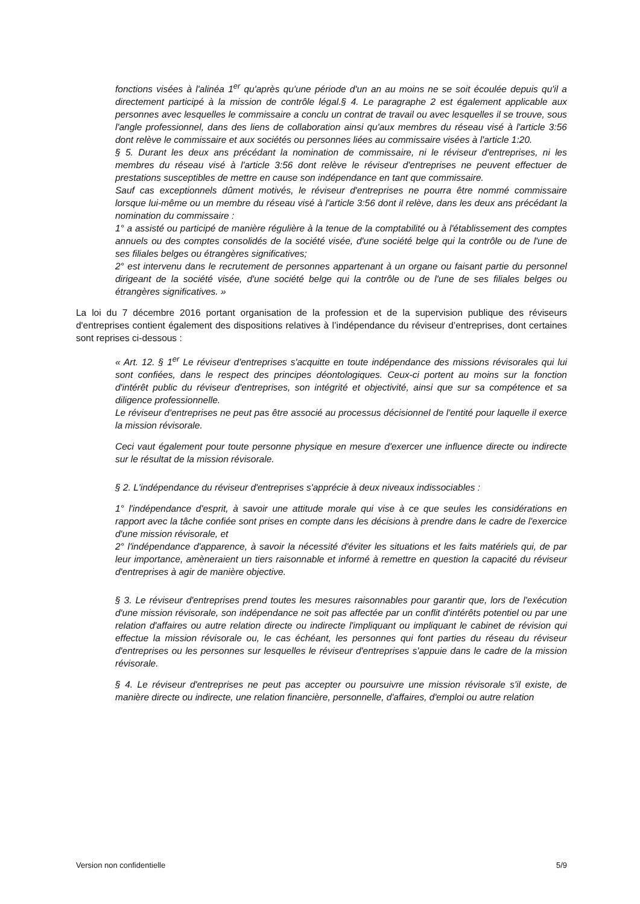fonctions visées à l'alinéa 1<sup>er</sup> qu'après qu'une période d'un an au moins ne se soit écoulée depuis qu'il a directement participé à la mission de contrôle légal.§ 4. Le paragraphe 2 est également applicable aux personnes avec lesquelles le commissaire a conclu un contrat de travail ou avec lesquelles il se trouve, sous l'angle professionnel, dans des liens de collaboration ainsi qu'aux membres du réseau visé à l'article 3:56 dont relève le commissaire et aux sociétés ou personnes liées au commissaire visées à l'article 1:20.
§ 5. Durant les deux ans précédant la nomination de commissaire, ni le réviseur d'entreprises, ni les membres du réseau visé à l'article 3:56 dont relève le réviseur d'entreprises ne peuvent effectuer de prestations susceptibles de mettre en cause son indépendance en tant que commissaire.
Sauf cas exceptionnels dûment motivés, le réviseur d'entreprises ne pourra être nommé commissaire lorsque lui-même ou un membre du réseau visé à l'article 3:56 dont il relève, dans les deux ans précédant la nomination du commissaire :
1° a assisté ou participé de manière régulière à la tenue de la comptabilité ou à l'établissement des comptes annuels ou des comptes consolidés de la société visée, d'une société belge qui la contrôle ou de l'une de ses filiales belges ou étrangères significatives;
2° est intervenu dans le recrutement de personnes appartenant à un organe ou faisant partie du personnel dirigeant de la société visée, d'une société belge qui la contrôle ou de l'une de ses filiales belges ou étrangères significatives. »
La loi du 7 décembre 2016 portant organisation de la profession et de la supervision publique des réviseurs d'entreprises contient également des dispositions relatives à l’indépendance du réviseur d’entreprises, dont certaines sont reprises ci-dessous :
« Art. 12. § 1<sup>er</sup> Le réviseur d'entreprises s'acquitte en toute indépendance des missions révisorales qui lui sont confiées, dans le respect des principes déontologiques. Ceux-ci portent au moins sur la fonction d'intérêt public du réviseur d'entreprises, son intégrité et objectivité, ainsi que sur sa compétence et sa diligence professionnelle.
Le réviseur d'entreprises ne peut pas être associé au processus décisionnel de l'entité pour laquelle il exerce la mission révisorale.
Ceci vaut également pour toute personne physique en mesure d'exercer une influence directe ou indirecte sur le résultat de la mission révisorale.
§ 2. L'indépendance du réviseur d'entreprises s'apprécie à deux niveaux indissociables :
1° l'indépendance d'esprit, à savoir une attitude morale qui vise à ce que seules les considérations en rapport avec la tâche confiée sont prises en compte dans les décisions à prendre dans le cadre de l'exercice d'une mission révisorale, et
2° l'indépendance d'apparence, à savoir la nécessité d'éviter les situations et les faits matériels qui, de par leur importance, amèneraient un tiers raisonnable et informé à remettre en question la capacité du réviseur d'entreprises à agir de manière objective.
§ 3. Le réviseur d'entreprises prend toutes les mesures raisonnables pour garantir que, lors de l'exécution d'une mission révisorale, son indépendance ne soit pas affectée par un conflit d'intérêts potentiel ou par une relation d'affaires ou autre relation directe ou indirecte l'impliquant ou impliquant le cabinet de révision qui effectue la mission révisorale ou, le cas échéant, les personnes qui font parties du réseau du réviseur d'entreprises ou les personnes sur lesquelles le réviseur d'entreprises s'appuie dans le cadre de la mission révisorale.
§ 4. Le réviseur d'entreprises ne peut pas accepter ou poursuivre une mission révisorale s'il existe, de manière directe ou indirecte, une relation financière, personnelle, d'affaires, d'emploi ou autre relation
Version non confidentielle 5/9